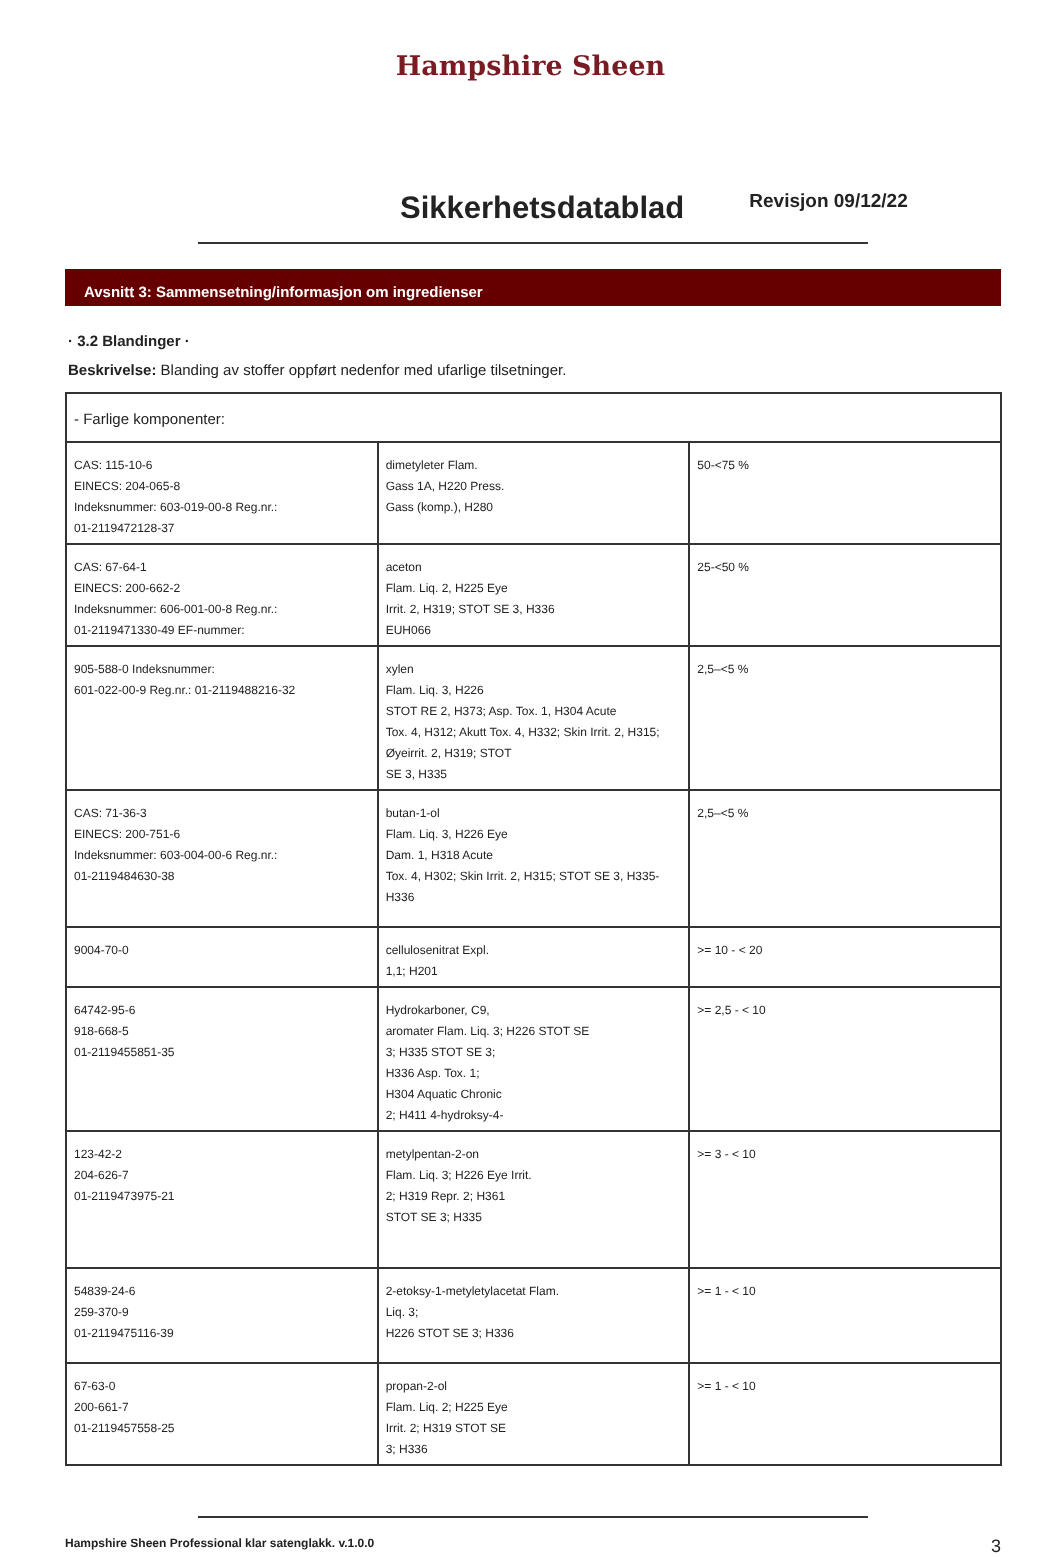Hampshire Sheen
Sikkerhetsdatablad
Revisjon 09/12/22
Avsnitt 3: Sammensetning/informasjon om ingredienser
· 3.2 Blandinger ·
Beskrivelse: Blanding av stoffer oppført nedenfor med ufarlige tilsetninger.
| - Farlige komponenter: | | |
| CAS: 115-10-6 EINECS: 204-065-8 Indeksnummer: 603-019-00-8 Reg.nr.: 01-2119472128-37 | dimetyleter Flam. Gass 1A, H220 Press. Gass (komp.), H280 | 50-<75 % |
| CAS: 67-64-1 EINECS: 200-662-2 Indeksnummer: 606-001-00-8 Reg.nr.: 01-2119471330-49 EF-nummer: | aceton Flam. Liq. 2, H225 Eye Irrit. 2, H319; STOT SE 3, H336 EUH066 | 25-<50 % |
| 905-588-0 Indeksnummer: 601-022-00-9 Reg.nr.: 01-2119488216-32 | xylen Flam. Liq. 3, H226 STOT RE 2, H373; Asp. Tox. 1, H304 Acute Tox. 4, H312; Akutt Tox. 4, H332; Skin Irrit. 2, H315; Øyeirrit. 2, H319; STOT SE 3, H335 | 2,5–<5 % |
| CAS: 71-36-3 EINECS: 200-751-6 Indeksnummer: 603-004-00-6 Reg.nr.: 01-2119484630-38 | butan-1-ol Flam. Liq. 3, H226 Eye Dam. 1, H318 Acute Tox. 4, H302; Skin Irrit. 2, H315; STOT SE 3, H335- H336 | 2,5–<5 % |
| 9004-70-0 | cellulosenitrat Expl. 1,1; H201 | >= 10 - < 20 |
| 64742-95-6 918-668-5 01-2119455851-35 | Hydrokarboner, C9, aromater Flam. Liq. 3; H226 STOT SE 3; H335 STOT SE 3; H336 Asp. Tox. 1; H304 Aquatic Chronic 2; H411 4-hydroksy-4- | >= 2,5 - < 10 |
| 123-42-2 204-626-7 01-2119473975-21 | metylpentan-2-on Flam. Liq. 3; H226 Eye Irrit. 2; H319 Repr. 2; H361 STOT SE 3; H335 | >= 3 - < 10 |
| 54839-24-6 259-370-9 01-2119475116-39 | 2-etoksy-1-metyletylacetat Flam. Liq. 3; H226 STOT SE 3; H336 | >= 1 - < 10 |
| 67-63-0 200-661-7 01-2119457558-25 | propan-2-ol Flam. Liq. 2; H225 Eye Irrit. 2; H319 STOT SE 3; H336 | >= 1 - < 10 |
Hampshire Sheen Professional klar satenglakk. v.1.0.0 3